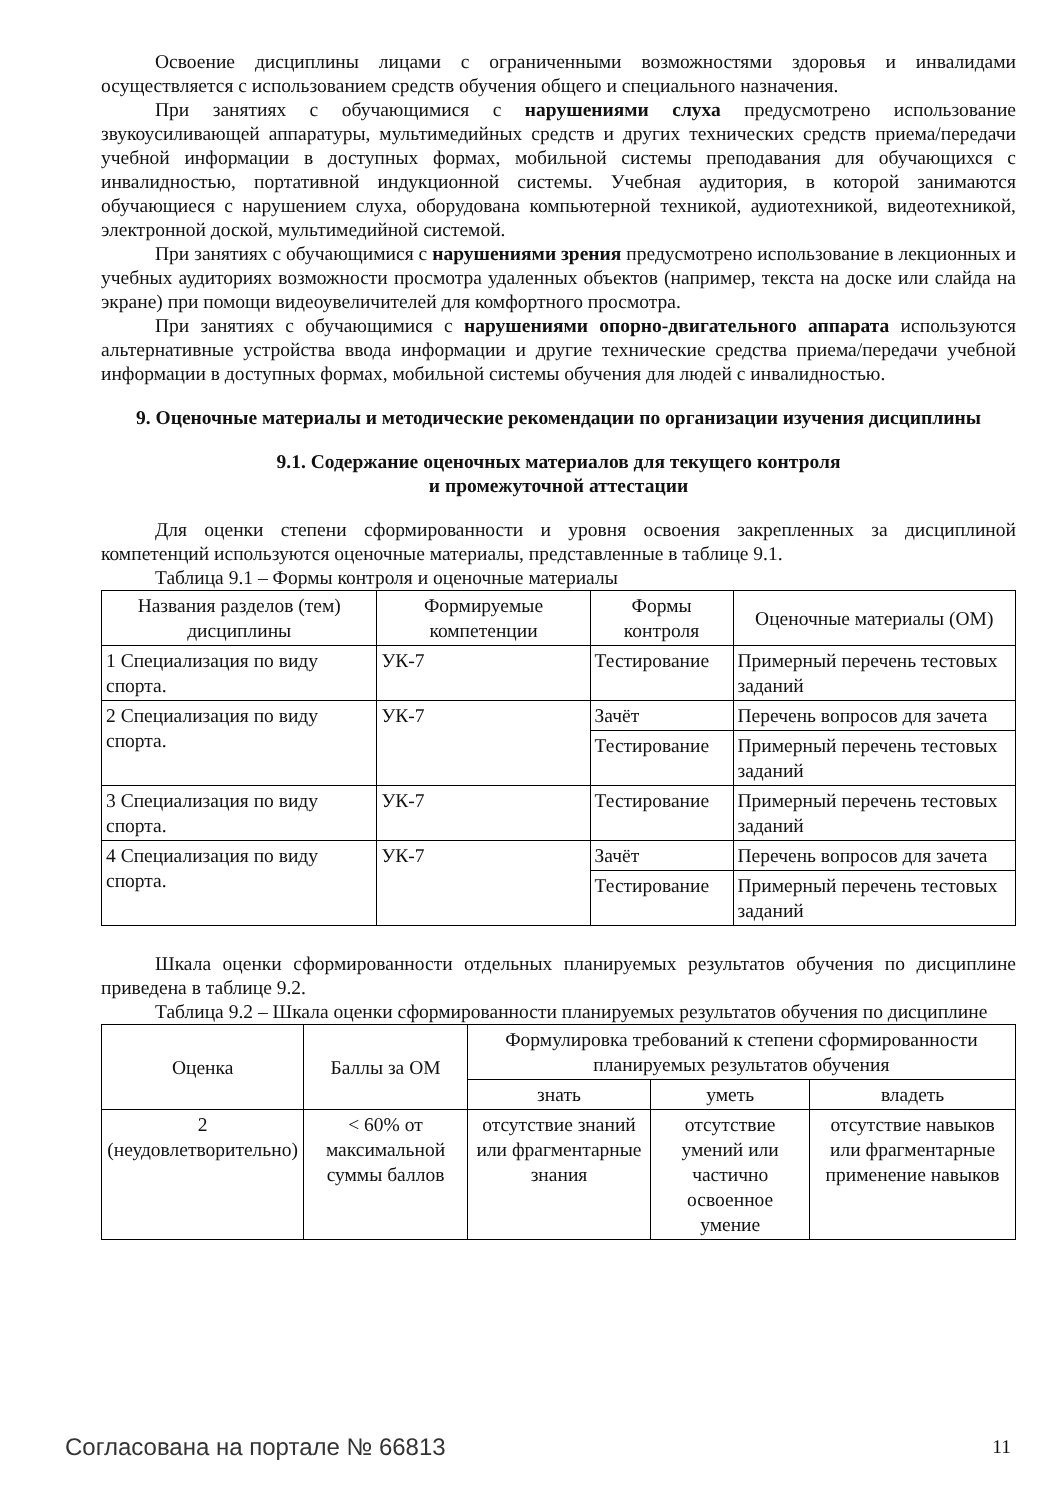Освоение дисциплины лицами с ограниченными возможностями здоровья и инвалидами осуществляется с использованием средств обучения общего и специального назначения.
При занятиях с обучающимися с нарушениями слуха предусмотрено использование звукоусиливающей аппаратуры, мультимедийных средств и других технических средств приема/передачи учебной информации в доступных формах, мобильной системы преподавания для обучающихся с инвалидностью, портативной индукционной системы. Учебная аудитория, в которой занимаются обучающиеся с нарушением слуха, оборудована компьютерной техникой, аудиотехникой, видеотехникой, электронной доской, мультимедийной системой.
При занятиях с обучающимися с нарушениями зрения предусмотрено использование в лекционных и учебных аудиториях возможности просмотра удаленных объектов (например, текста на доске или слайда на экране) при помощи видеоувеличителей для комфортного просмотра.
При занятиях с обучающимися с нарушениями опорно-двигательного аппарата используются альтернативные устройства ввода информации и другие технические средства приема/передачи учебной информации в доступных формах, мобильной системы обучения для людей с инвалидностью.
9. Оценочные материалы и методические рекомендации по организации изучения дисциплины
9.1. Содержание оценочных материалов для текущего контроля
и промежуточной аттестации
Для оценки степени сформированности и уровня освоения закрепленных за дисциплиной компетенций используются оценочные материалы, представленные в таблице 9.1.
Таблица 9.1 – Формы контроля и оценочные материалы
| Названия разделов (тем) дисциплины | Формируемые компетенции | Формы контроля | Оценочные материалы (ОМ) |
| --- | --- | --- | --- |
| 1 Специализация по виду спорта. | УК-7 | Тестирование | Примерный перечень тестовых заданий |
| 2 Специализация по виду спорта. | УК-7 | Зачёт | Перечень вопросов для зачета |
| | | Тестирование | Примерный перечень тестовых заданий |
| 3 Специализация по виду спорта. | УК-7 | Тестирование | Примерный перечень тестовых заданий |
| 4 Специализация по виду спорта. | УК-7 | Зачёт | Перечень вопросов для зачета |
| | | Тестирование | Примерный перечень тестовых заданий |
Шкала оценки сформированности отдельных планируемых результатов обучения по дисциплине приведена в таблице 9.2.
Таблица 9.2 – Шкала оценки сформированности планируемых результатов обучения по дисциплине
| Оценка | Баллы за ОМ | Формулировка требований к степени сформированности планируемых результатов обучения | | |
| --- | --- | --- | --- | --- |
| | | знать | уметь | владеть |
| 2 (неудовлетворительно) | < 60% от максимальной суммы баллов | отсутствие знаний или фрагментарные знания | отсутствие умений или частично освоенное умение | отсутствие навыков или фрагментарные применение навыков |
Согласована на портале № 66813 11